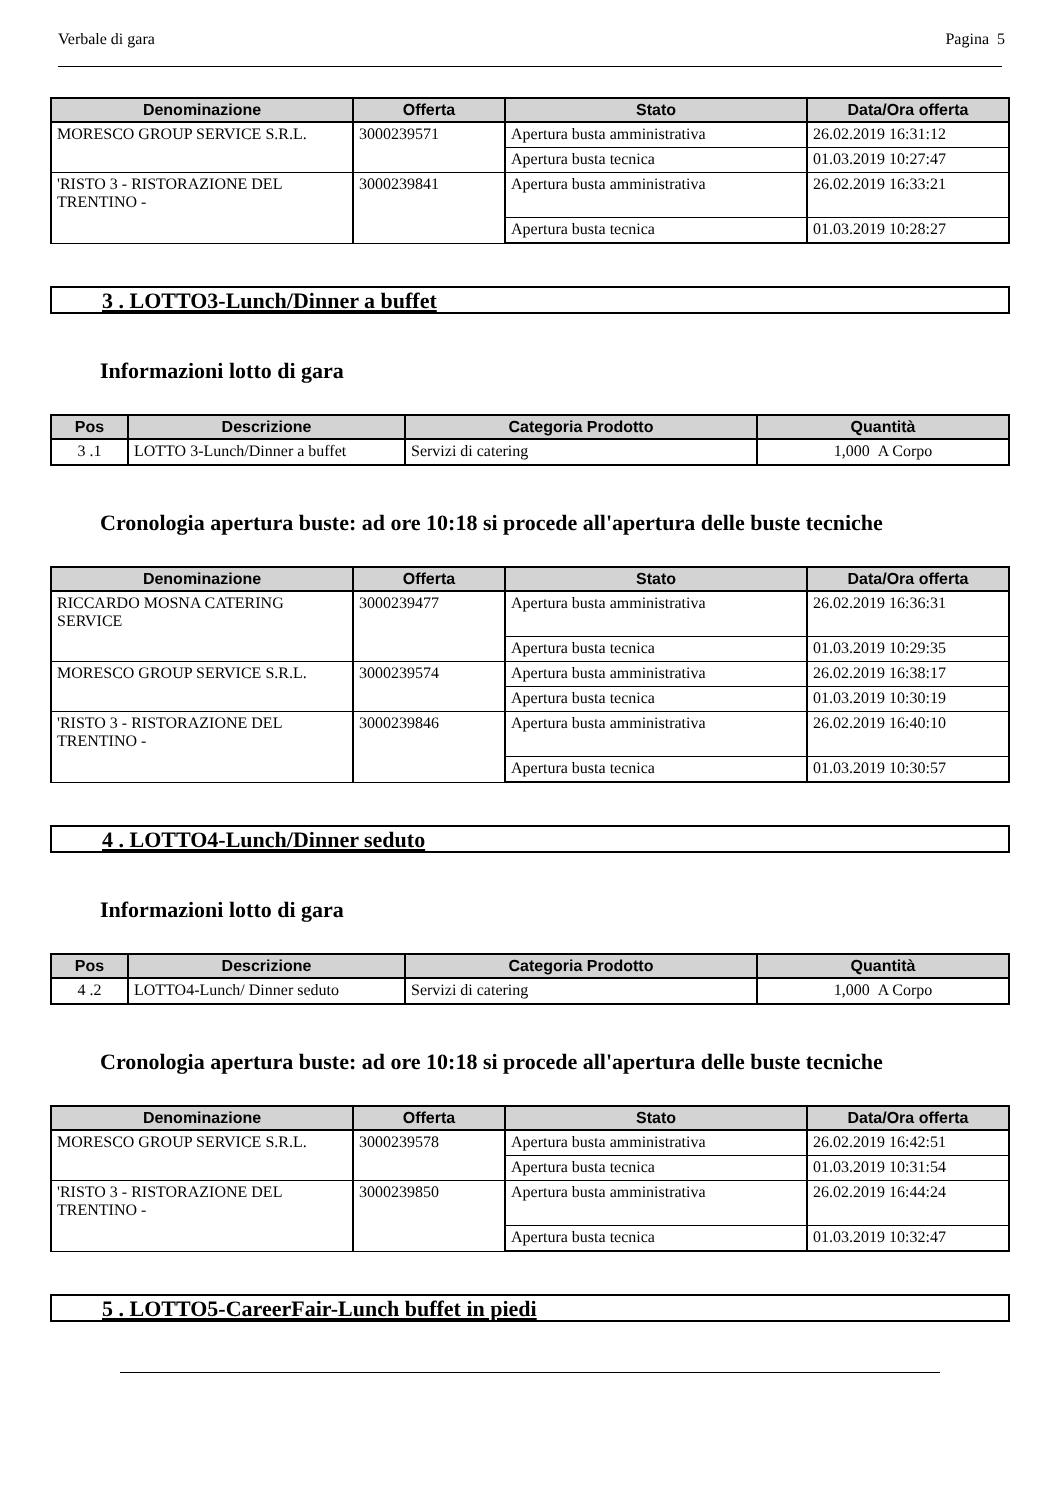Verbale di gara Pagina 5
| Denominazione | Offerta | Stato | Data/Ora offerta |
| --- | --- | --- | --- |
| MORESCO GROUP SERVICE S.R.L. | 3000239571 | Apertura busta amministrativa | 26.02.2019 16:31:12 |
| | | Apertura busta tecnica | 01.03.2019 10:27:47 |
| 'RISTO 3 - RISTORAZIONE DEL TRENTINO - | 3000239841 | Apertura busta amministrativa | 26.02.2019 16:33:21 |
| | | Apertura busta tecnica | 01.03.2019 10:28:27 |
3 . LOTTO3-Lunch/Dinner a buffet
Informazioni lotto di gara
| Pos | Descrizione | Categoria Prodotto | Quantità |
| --- | --- | --- | --- |
| 3 .1 | LOTTO 3-Lunch/Dinner a buffet | Servizi di catering | 1,000 A Corpo |
Cronologia apertura buste: ad ore 10:18 si procede all'apertura delle buste tecniche
| Denominazione | Offerta | Stato | Data/Ora offerta |
| --- | --- | --- | --- |
| RICCARDO MOSNA CATERING SERVICE | 3000239477 | Apertura busta amministrativa | 26.02.2019 16:36:31 |
| | | Apertura busta tecnica | 01.03.2019 10:29:35 |
| MORESCO GROUP SERVICE S.R.L. | 3000239574 | Apertura busta amministrativa | 26.02.2019 16:38:17 |
| | | Apertura busta tecnica | 01.03.2019 10:30:19 |
| 'RISTO 3 - RISTORAZIONE DEL TRENTINO - | 3000239846 | Apertura busta amministrativa | 26.02.2019 16:40:10 |
| | | Apertura busta tecnica | 01.03.2019 10:30:57 |
4 . LOTTO4-Lunch/Dinner seduto
Informazioni lotto di gara
| Pos | Descrizione | Categoria Prodotto | Quantità |
| --- | --- | --- | --- |
| 4 .2 | LOTTO4-Lunch/ Dinner seduto | Servizi di catering | 1,000 A Corpo |
Cronologia apertura buste: ad ore 10:18 si procede all'apertura delle buste tecniche
| Denominazione | Offerta | Stato | Data/Ora offerta |
| --- | --- | --- | --- |
| MORESCO GROUP SERVICE S.R.L. | 3000239578 | Apertura busta amministrativa | 26.02.2019 16:42:51 |
| | | Apertura busta tecnica | 01.03.2019 10:31:54 |
| 'RISTO 3 - RISTORAZIONE DEL TRENTINO - | 3000239850 | Apertura busta amministrativa | 26.02.2019 16:44:24 |
| | | Apertura busta tecnica | 01.03.2019 10:32:47 |
5 . LOTTO5-CareerFair-Lunch buffet in piedi